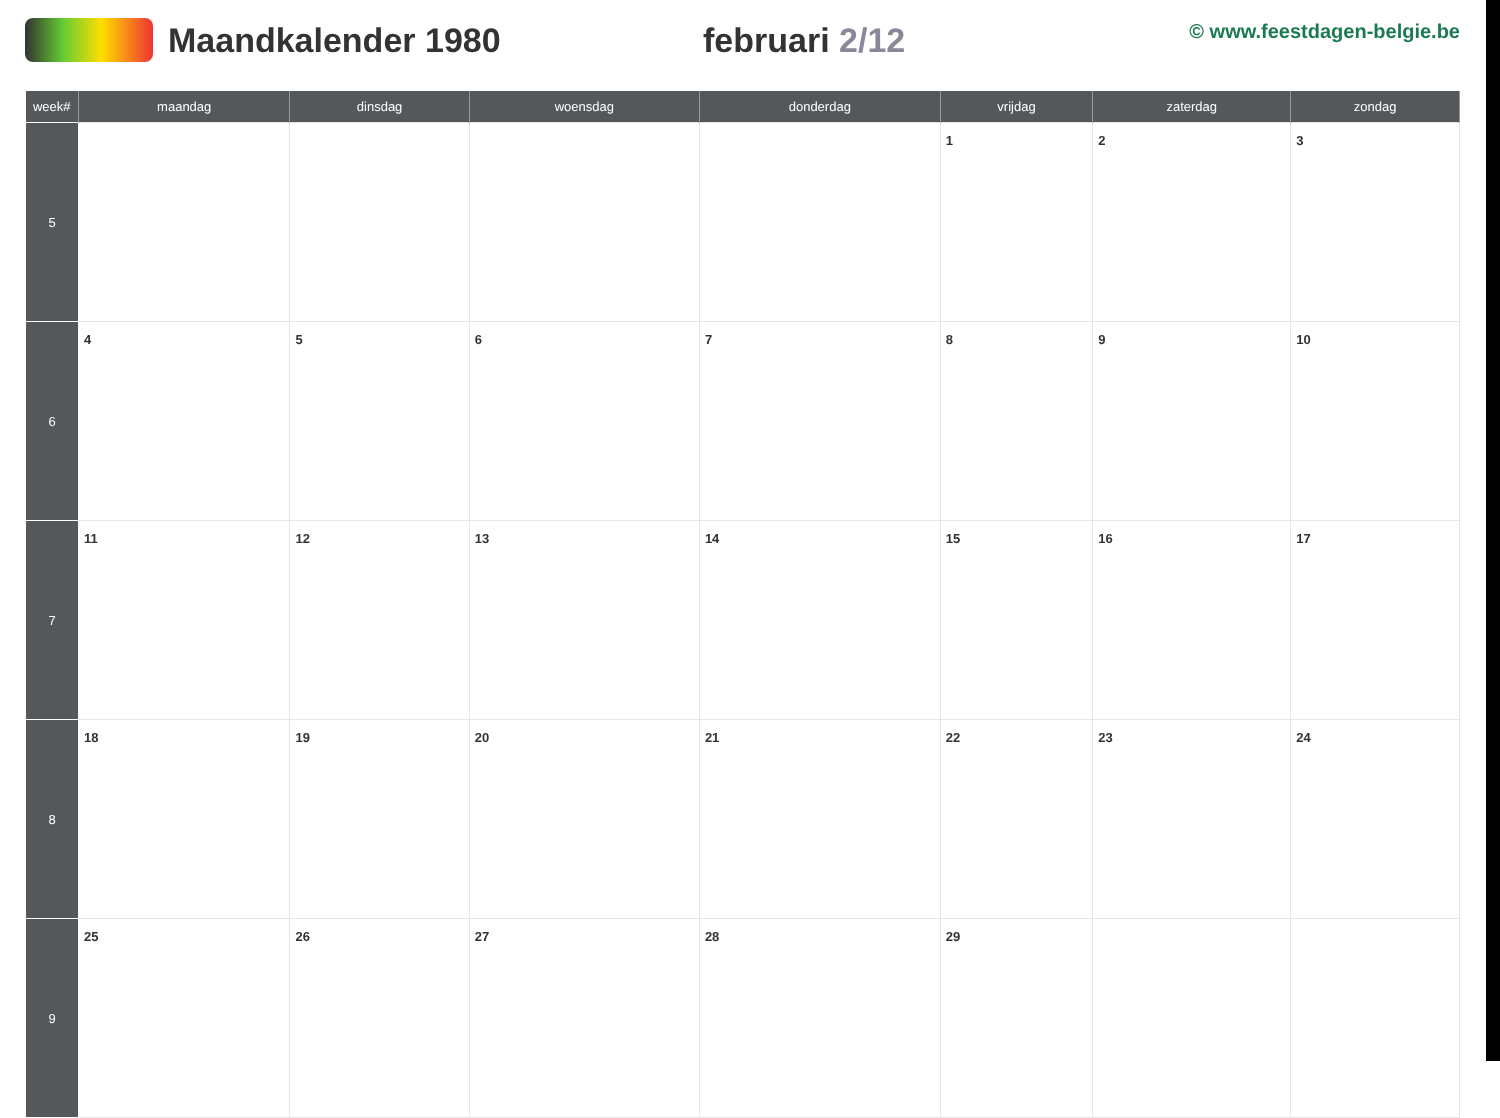Maandkalender 1980 februari 2/12
© www.feestdagen-belgie.be
| week# | maandag | dinsdag | woensdag | donderdag | vrijdag | zaterdag | zondag |
| --- | --- | --- | --- | --- | --- | --- | --- |
| 5 | | | | | 1 | 2 | 3 |
| 6 | 4 | 5 | 6 | 7 | 8 | 9 | 10 |
| 7 | 11 | 12 | 13 | 14 | 15 | 16 | 17 |
| 8 | 18 | 19 | 20 | 21 | 22 | 23 | 24 |
| 9 | 25 | 26 | 27 | 28 | 29 | | |